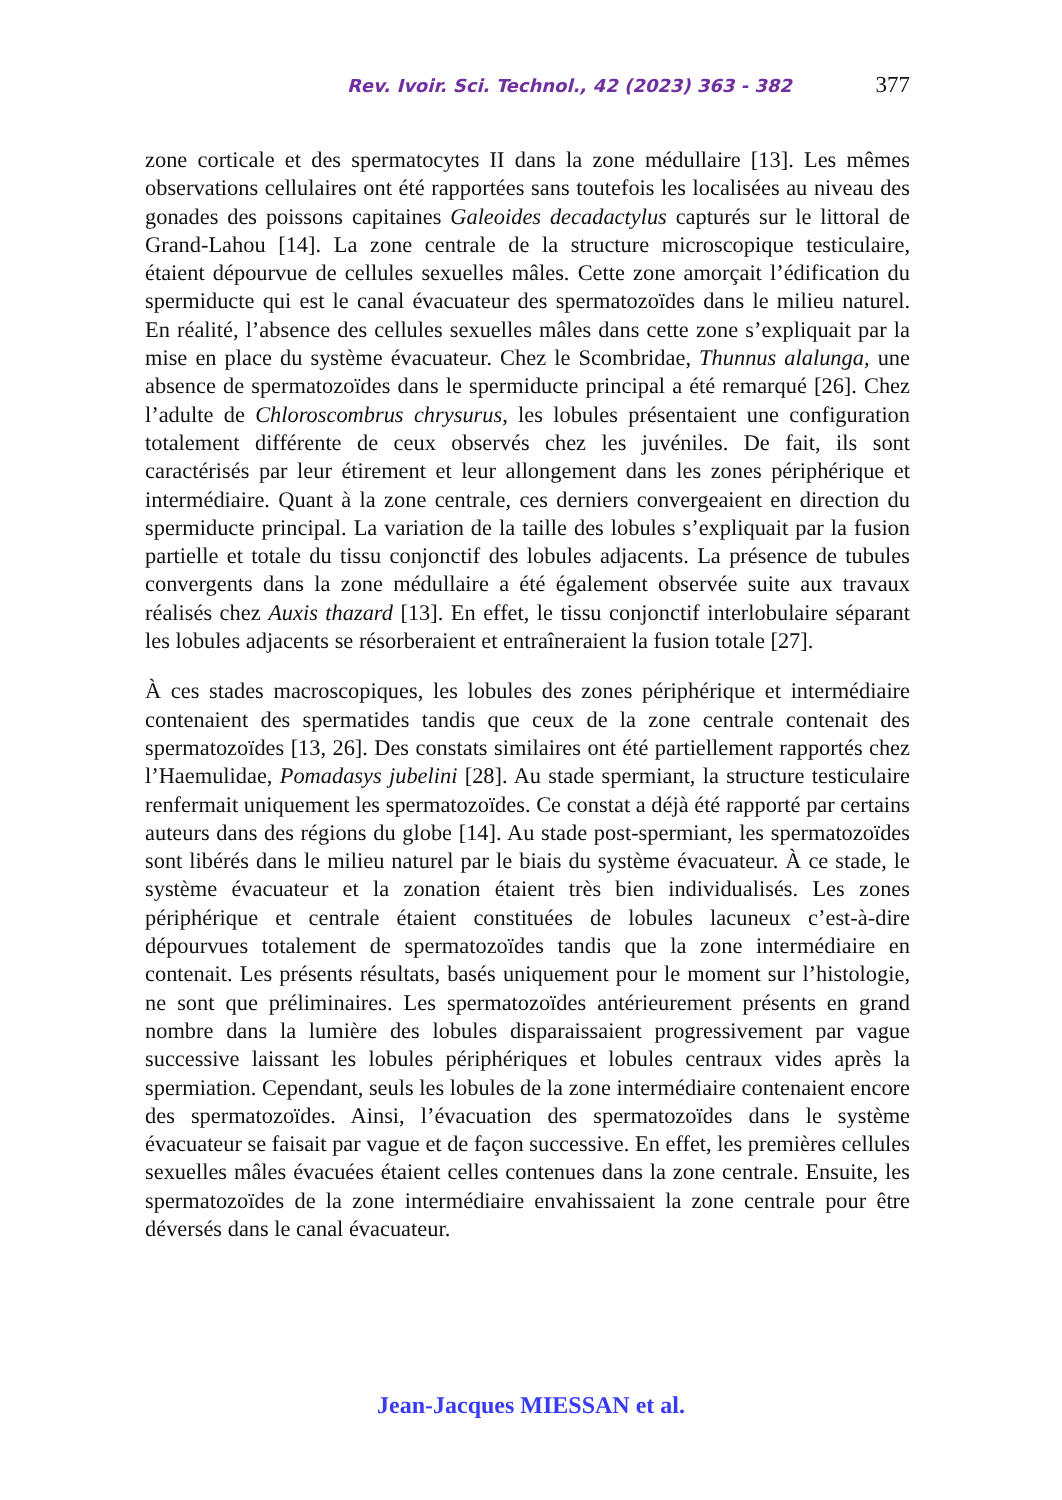Rev. Ivoir. Sci. Technol., 42 (2023) 363 - 382 377
zone corticale et des spermatocytes II dans la zone médullaire [13]. Les mêmes observations cellulaires ont été rapportées sans toutefois les localisées au niveau des gonades des poissons capitaines Galeoides decadactylus capturés sur le littoral de Grand-Lahou [14]. La zone centrale de la structure microscopique testiculaire, étaient dépourvue de cellules sexuelles mâles. Cette zone amorçait l’édification du spermiducte qui est le canal évacuateur des spermatozoïdes dans le milieu naturel. En réalité, l’absence des cellules sexuelles mâles dans cette zone s’expliquait par la mise en place du système évacuateur. Chez le Scombridae, Thunnus alalunga, une absence de spermatozoïdes dans le spermiducte principal a été remarqué [26]. Chez l’adulte de Chloroscombrus chrysurus, les lobules présentaient une configuration totalement différente de ceux observés chez les juvéniles. De fait, ils sont caractérisés par leur étirement et leur allongement dans les zones périphérique et intermédiaire. Quant à la zone centrale, ces derniers convergeaient en direction du spermiducte principal. La variation de la taille des lobules s’expliquait par la fusion partielle et totale du tissu conjonctif des lobules adjacents. La présence de tubules convergents dans la zone médullaire a été également observée suite aux travaux réalisés chez Auxis thazard [13]. En effet, le tissu conjonctif interlobulaire séparant les lobules adjacents se résorberaient et entraîneraient la fusion totale [27].
À ces stades macroscopiques, les lobules des zones périphérique et intermédiaire contenaient des spermatides tandis que ceux de la zone centrale contenait des spermatozoïdes [13, 26]. Des constats similaires ont été partiellement rapportés chez l’Haemulidae, Pomadasys jubelini [28]. Au stade spermiant, la structure testiculaire renfermait uniquement les spermatozoïdes. Ce constat a déjà été rapporté par certains auteurs dans des régions du globe [14]. Au stade post-spermiant, les spermatozoïdes sont libérés dans le milieu naturel par le biais du système évacuateur. À ce stade, le système évacuateur et la zonation étaient très bien individualisés. Les zones périphérique et centrale étaient constituées de lobules lacuneux c’est-à-dire dépourvues totalement de spermatozoïdes tandis que la zone intermédiaire en contenait. Les présents résultats, basés uniquement pour le moment sur l’histologie, ne sont que préliminaires. Les spermatozoïdes antérieurement présents en grand nombre dans la lumière des lobules disparaissaient progressivement par vague successive laissant les lobules périphériques et lobules centraux vides après la spermiation. Cependant, seuls les lobules de la zone intermédiaire contenaient encore des spermatozoïdes. Ainsi, l’évacuation des spermatozoïdes dans le système évacuateur se faisait par vague et de façon successive. En effet, les premières cellules sexuelles mâles évacuées étaient celles contenues dans la zone centrale. Ensuite, les spermatozoïdes de la zone intermédiaire envahissaient la zone centrale pour être déversés dans le canal évacuateur.
Jean-Jacques MIESSAN et al.